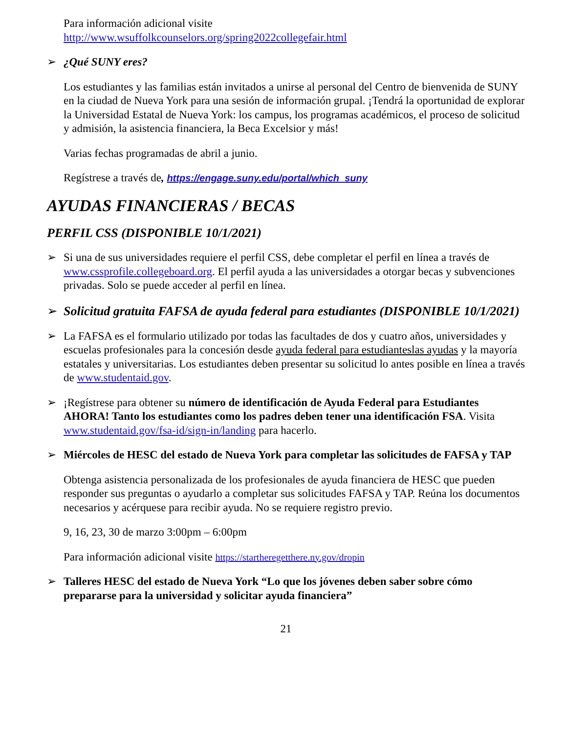Para información adicional visite
http://www.wsuffolkcounselors.org/spring2022collegefair.html
➢ ¿Qué SUNY eres?
Los estudiantes y las familias están invitados a unirse al personal del Centro de bienvenida de SUNY en la ciudad de Nueva York para una sesión de información grupal. ¡Tendrá la oportunidad de explorar la Universidad Estatal de Nueva York: los campus, los programas académicos, el proceso de solicitud y admisión, la asistencia financiera, la Beca Excelsior y más!
Varias fechas programadas de abril a junio.
Regístrese a través de, https://engage.suny.edu/portal/which_suny
AYUDAS FINANCIERAS / BECAS
PERFIL CSS (DISPONIBLE 10/1/2021)
➢ Si una de sus universidades requiere el perfil CSS, debe completar el perfil en línea a través de www.cssprofile.collegeboard.org. El perfil ayuda a las universidades a otorgar becas y subvenciones privadas. Solo se puede acceder al perfil en línea.
➢ Solicitud gratuita FAFSA de ayuda federal para estudiantes (DISPONIBLE 10/1/2021)
➢ La FAFSA es el formulario utilizado por todas las facultades de dos y cuatro años, universidades y escuelas profesionales para la concesión desde ayuda federal para estudianteslas ayudas y la mayoría estatales y universitarias. Los estudiantes deben presentar su solicitud lo antes posible en línea a través de www.studentaid.gov.
➢ ¡Regístrese para obtener su número de identificación de Ayuda Federal para Estudiantes AHORA! Tanto los estudiantes como los padres deben tener una identificación FSA. Visita www.studentaid.gov/fsa-id/sign-in/landing para hacerlo.
➢ Miércoles de HESC del estado de Nueva York para completar las solicitudes de FAFSA y TAP
Obtenga asistencia personalizada de los profesionales de ayuda financiera de HESC que pueden responder sus preguntas o ayudarlo a completar sus solicitudes FAFSA y TAP. Reúna los documentos necesarios y acérquese para recibir ayuda. No se requiere registro previo.
9, 16, 23, 30 de marzo 3:00pm – 6:00pm
Para información adicional visite https://startheregetthere.ny.gov/dropin
➢ Talleres HESC del estado de Nueva York “Lo que los jóvenes deben saber sobre cómo prepararse para la universidad y solicitar ayuda financiera”
21